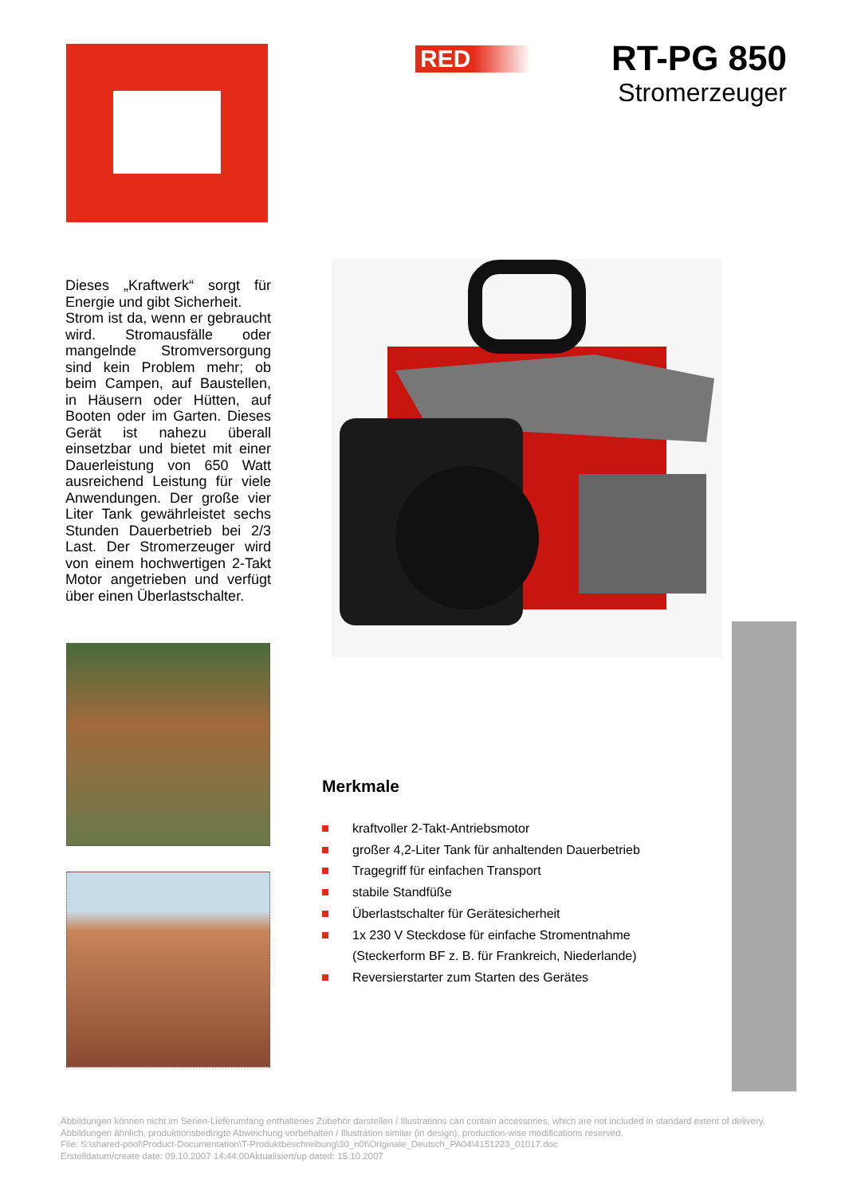RED
RT-PG 850
Stromerzeuger
Dieses „Kraftwerk“ sorgt für Energie und gibt Sicherheit.
Strom ist da, wenn er gebraucht wird. Stromausfälle oder mangelnde Stromversorgung sind kein Problem mehr; ob beim Campen, auf Baustellen, in Häusern oder Hütten, auf Booten oder im Garten. Dieses Gerät ist nahezu überall einsetzbar und bietet mit einer Dauerleistung von 650 Watt ausreichend Leistung für viele Anwendungen. Der große vier Liter Tank gewährleistet sechs Stunden Dauerbetrieb bei 2/3 Last. Der Stromerzeuger wird von einem hochwertigen 2-Takt Motor angetrieben und verfügt über einen Überlastschalter.
Merkmale
kraftvoller 2-Takt-Antriebsmotor
großer 4,2-Liter Tank für anhaltenden Dauerbetrieb
Tragegriff für einfachen Transport
stabile Standfüße
Überlastschalter für Gerätesicherheit
1x 230 V Steckdose für einfache Stromentnahme
(Steckerform BF z. B. für Frankreich, Niederlande)
Reversierstarter zum Starten des Gerätes
Abbildungen können nicht im Serien-Lieferumfang enthaltenes Zubehör darstellen / Illustrations can contain accessories, which are not included in standard extent of delivery. Abbildungen ähnlich, produktionsbedingte Abweichung vorbehalten / Illustration similar (in design), production-wise modifications reserved.
File: S:\shared-pool\Product-Documentation\T-Produktbeschreibung\30_n0t\Originale_Deutsch_PA04\4151223_01017.doc
Erstelldatum/create date: 09.10.2007 14:44:00Aktualisiert/up dated: 15.10.2007